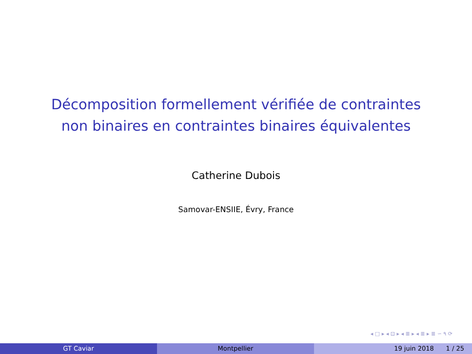Décomposition formellement vérifiée de contraintes
non binaires en contraintes binaires équivalentes
Catherine Dubois
Samovar-ENSIIE, Évry, France
◂ □ ▸ ◂ ⊡ ▸ ◂ ≣ ▸ ◂ ≣ ▸ ≣ ∽ ۹ ⟳
GT Caviar Montpellier 19 juin 2018 1 / 25